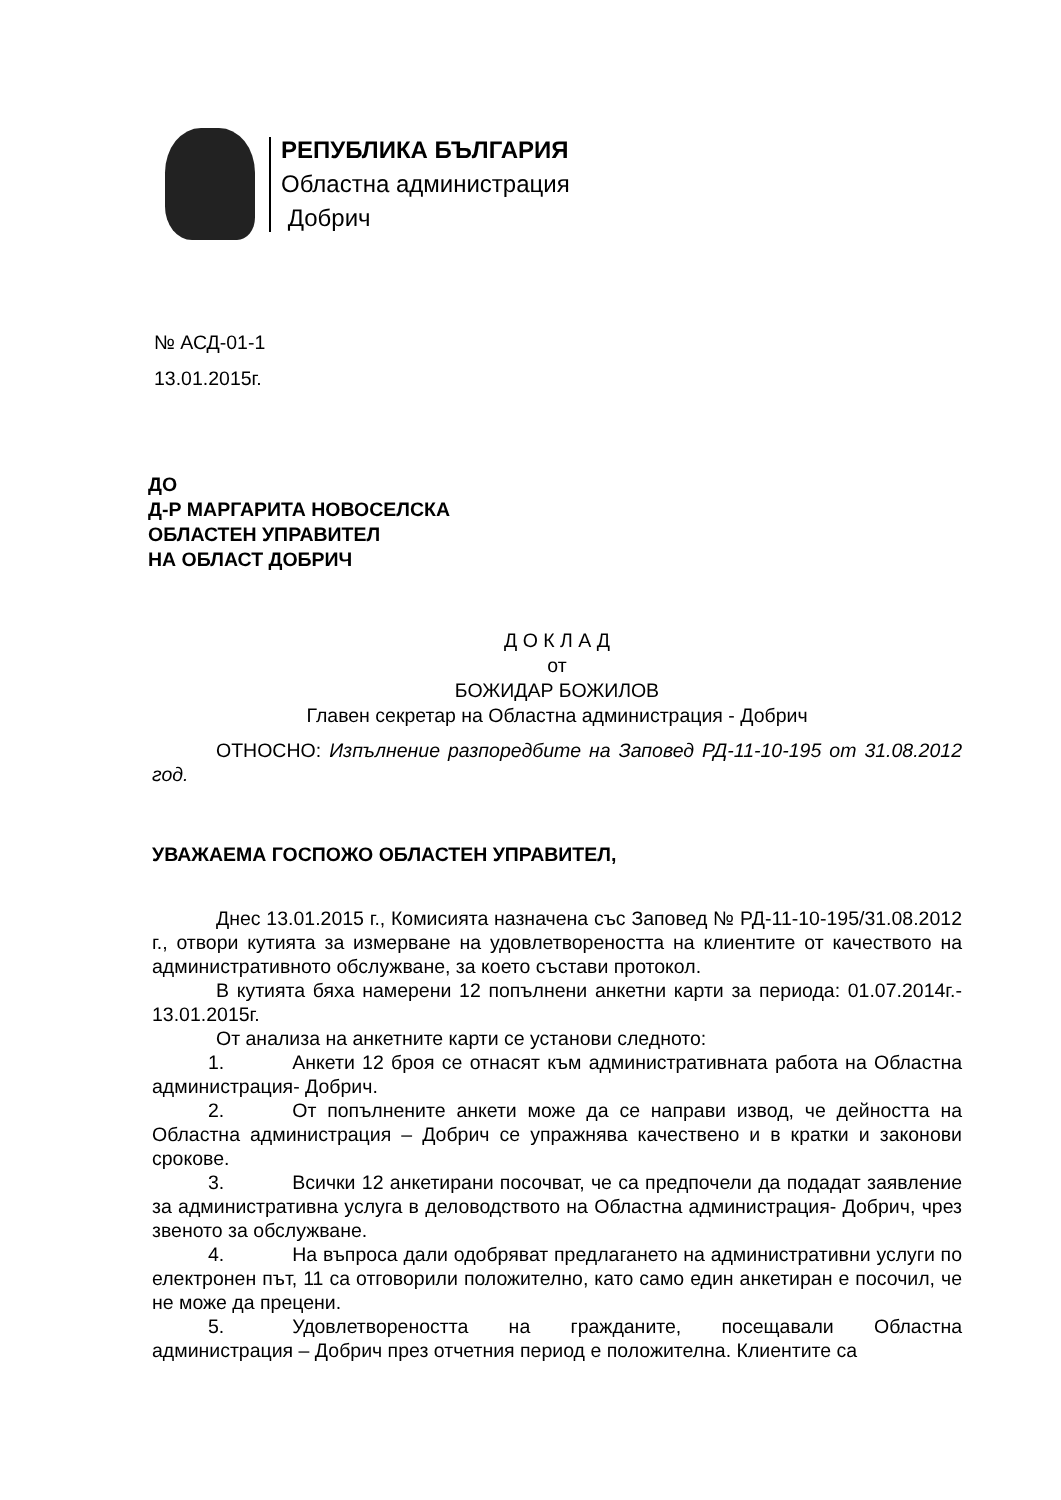РЕПУБЛИКА БЪЛГАРИЯ
Областна администрация
Добрич
№ АСД-01-1
13.01.2015г.
ДО
Д-Р МАРГАРИТА НОВОСЕЛСКА
ОБЛАСТЕН УПРАВИТЕЛ
НА ОБЛАСТ ДОБРИЧ
Д О К Л А Д
от
БОЖИДАР БОЖИЛОВ
Главен секретар на Областна администрация - Добрич
ОТНОСНО: Изпълнение разпоредбите на Заповед РД-11-10-195 от 31.08.2012 год.
УВАЖАЕМА ГОСПОЖО ОБЛАСТЕН УПРАВИТЕЛ,
Днес 13.01.2015 г., Комисията назначена със Заповед № РД-11-10-195/31.08.2012 г., отвори кутията за измерване на удовлетвореността на клиентите от качеството на административното обслужване, за което състави протокол.
В кутията бяха намерени 12 попълнени анкетни карти за периода: 01.07.2014г.- 13.01.2015г.
От анализа на анкетните карти се установи следното:
1. Анкети 12 броя се отнасят към административната работа на Областна администрация- Добрич.
2. От попълнените анкети може да се направи извод, че дейността на Областна администрация – Добрич се упражнява качествено и в кратки и законови срокове.
3. Всички 12 анкетирани посочват, че са предпочели да подадат заявление за административна услуга в деловодството на Областна администрация- Добрич, чрез звеното за обслужване.
4. На въпроса дали одобряват предлагането на административни услуги по електронен път, 11 са отговорили положително, като само един анкетиран е посочил, че не може да прецени.
5. Удовлетвореността на гражданите, посещавали Областна администрация – Добрич през отчетния период е положителна. Клиентите са